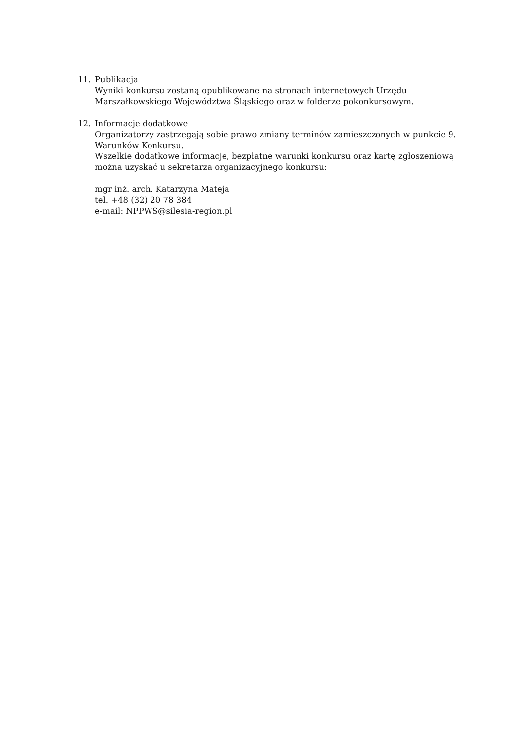11. Publikacja
Wyniki konkursu zostaną opublikowane na stronach internetowych Urzędu Marszałkowskiego Województwa Śląskiego oraz w folderze pokonkursowym.
12. Informacje dodatkowe
Organizatorzy zastrzegają sobie prawo zmiany terminów zamieszczonych w punkcie 9. Warunków Konkursu.
Wszelkie dodatkowe informacje, bezpłatne warunki konkursu oraz kartę zgłoszeniową można uzyskać u sekretarza organizacyjnego konkursu:
mgr inż. arch. Katarzyna Mateja
tel. +48 (32) 20 78 384
e-mail: NPPWS@silesia-region.pl